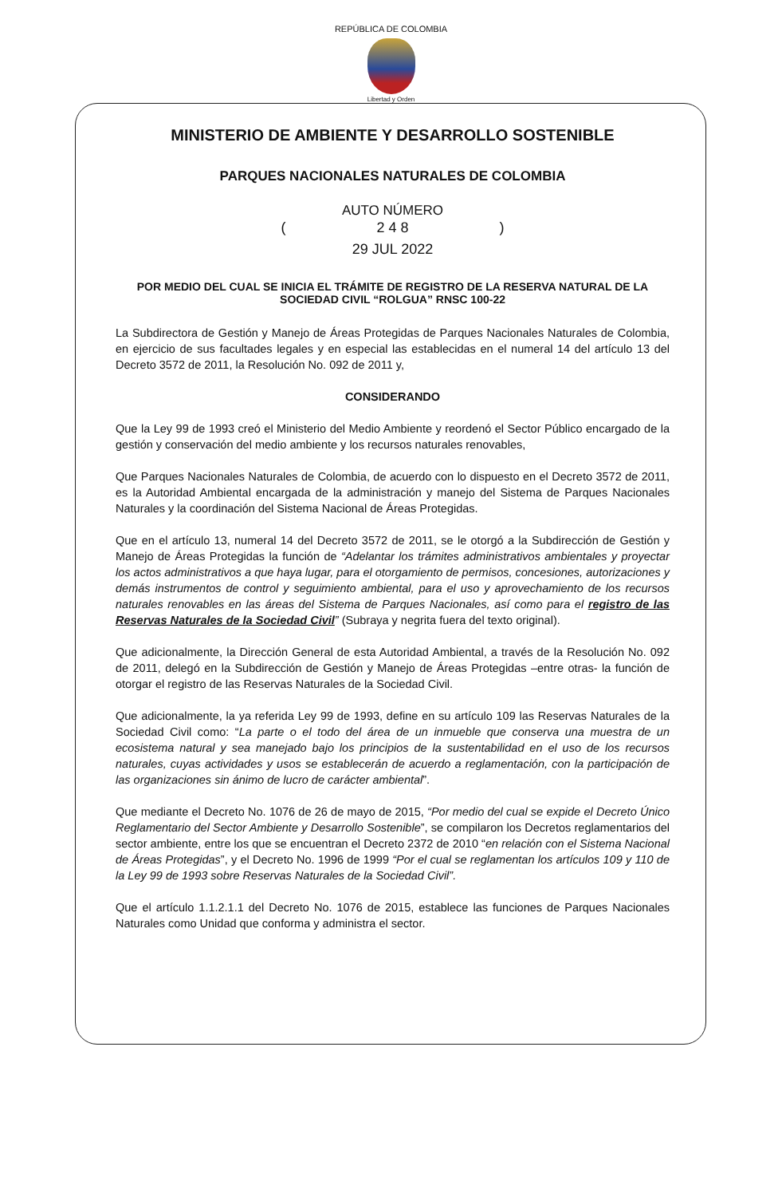REPÚBLICA DE COLOMBIA
Libertad y Orden
MINISTERIO DE AMBIENTE Y DESARROLLO SOSTENIBLE
PARQUES NACIONALES NATURALES DE COLOMBIA
AUTO NÚMERO
(2 4 8)
29 JUL 2022
POR MEDIO DEL CUAL SE INICIA EL TRÁMITE DE REGISTRO DE LA RESERVA NATURAL DE LA SOCIEDAD CIVIL “ROLGUA” RNSC 100-22
La Subdirectora de Gestión y Manejo de Áreas Protegidas de Parques Nacionales Naturales de Colombia, en ejercicio de sus facultades legales y en especial las establecidas en el numeral 14 del artículo 13 del Decreto 3572 de 2011, la Resolución No. 092 de 2011 y,
CONSIDERANDO
Que la Ley 99 de 1993 creó el Ministerio del Medio Ambiente y reordenó el Sector Público encargado de la gestión y conservación del medio ambiente y los recursos naturales renovables,
Que Parques Nacionales Naturales de Colombia, de acuerdo con lo dispuesto en el Decreto 3572 de 2011, es la Autoridad Ambiental encargada de la administración y manejo del Sistema de Parques Nacionales Naturales y la coordinación del Sistema Nacional de Áreas Protegidas.
Que en el artículo 13, numeral 14 del Decreto 3572 de 2011, se le otorgó a la Subdirección de Gestión y Manejo de Áreas Protegidas la función de “Adelantar los trámites administrativos ambientales y proyectar los actos administrativos a que haya lugar, para el otorgamiento de permisos, concesiones, autorizaciones y demás instrumentos de control y seguimiento ambiental, para el uso y aprovechamiento de los recursos naturales renovables en las áreas del Sistema de Parques Nacionales, así como para el registro de las Reservas Naturales de la Sociedad Civil” (Subraya y negrita fuera del texto original).
Que adicionalmente, la Dirección General de esta Autoridad Ambiental, a través de la Resolución No. 092 de 2011, delegó en la Subdirección de Gestión y Manejo de Áreas Protegidas –entre otras- la función de otorgar el registro de las Reservas Naturales de la Sociedad Civil.
Que adicionalmente, la ya referida Ley 99 de 1993, define en su artículo 109 las Reservas Naturales de la Sociedad Civil como: “La parte o el todo del área de un inmueble que conserva una muestra de un ecosistema natural y sea manejado bajo los principios de la sustentabilidad en el uso de los recursos naturales, cuyas actividades y usos se establecerán de acuerdo a reglamentación, con la participación de las organizaciones sin ánimo de lucro de carácter ambiental”.
Que mediante el Decreto No. 1076 de 26 de mayo de 2015, “Por medio del cual se expide el Decreto Único Reglamentario del Sector Ambiente y Desarrollo Sostenible”, se compilaron los Decretos reglamentarios del sector ambiente, entre los que se encuentran el Decreto 2372 de 2010 “en relación con el Sistema Nacional de Áreas Protegidas”, y el Decreto No. 1996 de 1999 “Por el cual se reglamentan los artículos 109 y 110 de la Ley 99 de 1993 sobre Reservas Naturales de la Sociedad Civil”.
Que el artículo 1.1.2.1.1 del Decreto No. 1076 de 2015, establece las funciones de Parques Nacionales Naturales como Unidad que conforma y administra el sector.